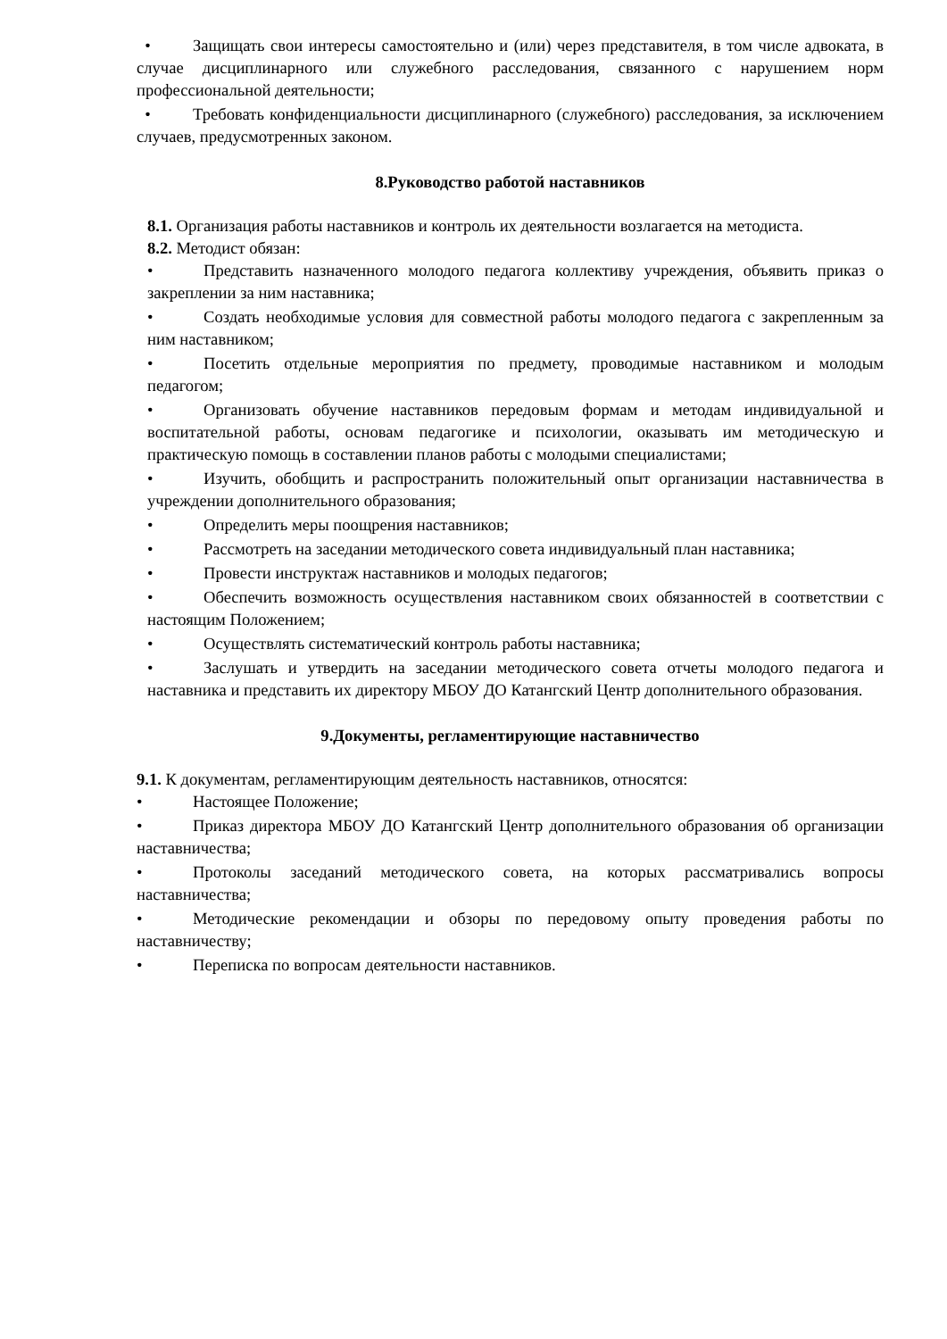• Защищать свои интересы самостоятельно и (или) через представителя, в том числе адвоката, в случае дисциплинарного или служебного расследования, связанного с нарушением норм профессиональной деятельности;
• Требовать конфиденциальности дисциплинарного (служебного) расследования, за исключением случаев, предусмотренных законом.
8.Руководство работой наставников
8.1. Организация работы наставников и контроль их деятельности возлагается на методиста.
8.2. Методист обязан:
• Представить назначенного молодого педагога коллективу учреждения, объявить приказ о закреплении за ним наставника;
• Создать необходимые условия для совместной работы молодого педагога с закрепленным за ним наставником;
• Посетить отдельные мероприятия по предмету, проводимые наставником и молодым педагогом;
• Организовать обучение наставников передовым формам и методам индивидуальной и воспитательной работы, основам педагогике и психологии, оказывать им методическую и практическую помощь в составлении планов работы с молодыми специалистами;
• Изучить, обобщить и распространить положительный опыт организации наставничества в учреждении дополнительного образования;
• Определить меры поощрения наставников;
• Рассмотреть на заседании методического совета индивидуальный план наставника;
• Провести инструктаж наставников и молодых педагогов;
• Обеспечить возможность осуществления наставником своих обязанностей в соответствии с настоящим Положением;
• Осуществлять систематический контроль работы наставника;
• Заслушать и утвердить на заседании методического совета отчеты молодого педагога и наставника и представить их директору МБОУ ДО Катангский Центр дополнительного образования.
9.Документы, регламентирующие наставничество
9.1. К документам, регламентирующим деятельность наставников, относятся:
• Настоящее Положение;
• Приказ директора МБОУ ДО Катангский Центр дополнительного образования об организации наставничества;
• Протоколы заседаний методического совета, на которых рассматривались вопросы наставничества;
• Методические рекомендации и обзоры по передовому опыту проведения работы по наставничеству;
• Переписка по вопросам деятельности наставников.